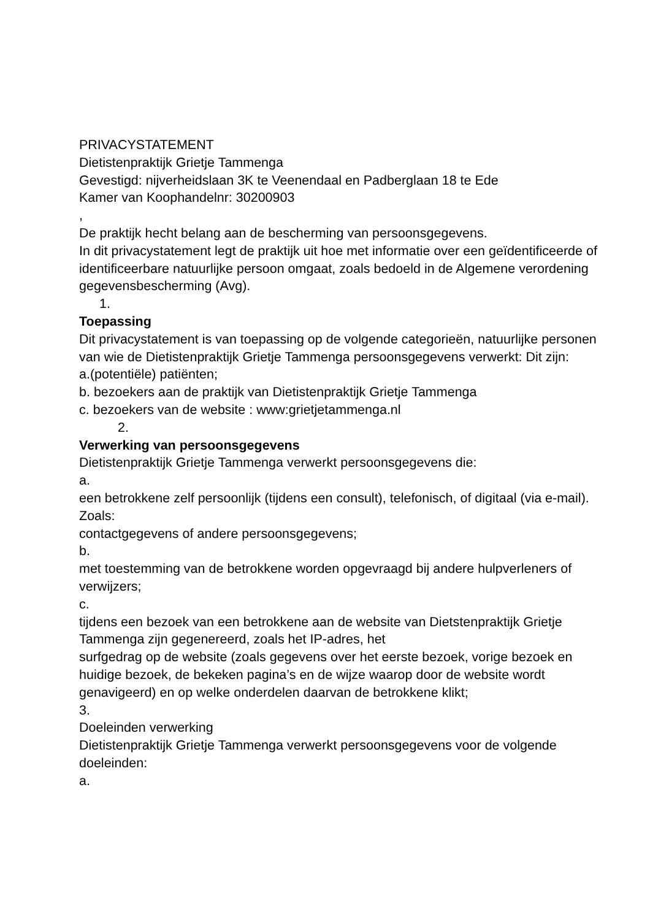PRIVACYSTATEMENT
Dietistenpraktijk Grietje Tammenga
Gevestigd: nijverheidslaan 3K te Veenendaal en Padberglaan 18 te Ede
Kamer van Koophandelnr: 30200903
,
De praktijk hecht belang aan de bescherming van persoonsgegevens.
In dit privacystatement legt de praktijk uit hoe met informatie over een geïdentificeerde of identificeerbare natuurlijke persoon omgaat, zoals bedoeld in de Algemene verordening gegevensbescherming (Avg).
1.
Toepassing
Dit privacystatement is van toepassing op de volgende categorieën, natuurlijke personen van wie de Dietistenpraktijk Grietje Tammenga persoonsgegevens verwerkt: Dit zijn:
a.(potentiële) patiënten;
b. bezoekers aan de praktijk van Dietistenpraktijk Grietje Tammenga
c. bezoekers van de website : www:grietjetammenga.nl
2.
Verwerking van persoonsgegevens
Dietistenpraktijk Grietje Tammenga verwerkt persoonsgegevens die:
a.
een betrokkene zelf persoonlijk (tijdens een consult), telefonisch, of digitaal (via e-mail). Zoals:
contactgegevens of andere persoonsgegevens;
b.
met toestemming van de betrokkene worden opgevraagd bij andere hulpverleners of verwijzers;
c.
tijdens een bezoek van een betrokkene aan de website van Dietstenpraktijk Grietje Tammenga zijn gegenereerd, zoals het IP-adres, het
surfgedrag op de website (zoals gegevens over het eerste bezoek, vorige bezoek en huidige bezoek, de bekeken pagina’s en de wijze waarop door de website wordt genavigeerd) en op welke onderdelen daarvan de betrokkene klikt;
3.
Doeleinden verwerking
Dietistenpraktijk Grietje Tammenga verwerkt persoonsgegevens voor de volgende doeleinden:
a.